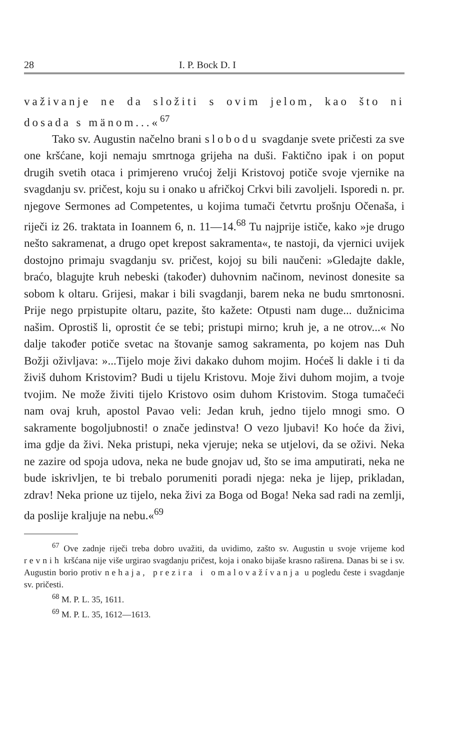28 I. P. Bock D. I
važivanje ne da složiti s ovim jelom, kao što ni dosada s mänom...«<sup>67</sup>
Tako sv. Augustin načelno brani slobodu svagdanje svete pričesti za sve one kršćane, koji nemaju smrtnoga grijeha na duši. Faktično ipak i on poput drugih svetih otaca i primjereno vrućoj želji Kristovoj potiče svoje vjernike na svagdanju sv. pričest, koju su i onako u afričkoj Crkvi bili zavoljeli. Isporedi n. pr. njegove Sermones ad Competentes, u kojima tumači četvrtu prošnju Očenaša, i riječi iz 26. traktata in Ioannem 6, n. 11—14.<sup>68</sup> Tu najprije ističe, kako »je drugo nešto sakramenat, a drugo opet krepost sakramenta«, te nastoji, da vjernici uvijek dostojno primaju svagdanju sv. pričest, kojoj su bili naučeni: »Gledajte dakle, braćo, blagujte kruh nebeski (također) duhovnim načinom, nevinost donesite sa sobom k oltaru. Grijesi, makar i bili svagdanji, barem neka ne budu smrtonosni. Prije nego prpistupite oltaru, pazite, što kažete: Otpusti nam duge... dužnicima našim. Oprostiš li, oprostit će se tebi; pristupi mirno; kruh je, a ne otrov...« No dalje također potiče svetac na štovanje samog sakramenta, po kojem nas Duh Božji oživljava: »...Tijelo moje živi dakako duhom mojim. Hoćeš li dakle i ti da živiš duhom Kristovim? Budi u tijelu Kristovu. Moje živi duhom mojim, a tvoje tvojim. Ne može živiti tijelo Kristovo osim duhom Kristovim. Stoga tumačeći nam ovaj kruh, apostol Pavao veli: Jedan kruh, jedno tijelo mnogi smo. O sakramente bogoljubnosti! o znače jedinstva! O vezo ljubavi! Ko hoće da živi, ima gdje da živi. Neka pristupi, neka vjeruje; neka se utjelovi, da se oživi. Neka ne zazire od spoja udova, neka ne bude gnojav ud, što se ima amputirati, neka ne bude iskrivljen, te bi trebalo porumeniti poradi njega: neka je lijep, prikladan, zdrav! Neka prione uz tijelo, neka živi za Boga od Boga! Neka sad radi na zemlji, da poslije kraljuje na nebu.«<sup>69</sup>
<sup>67</sup> Ove zadnje riječi treba dobro uvažiti, da uvidimo, zašto sv. Augustin u svoje vrijeme kod revnih kršćana nije više urgirao svagdanju pričest, koja i onako bijaše krasno raširena. Danas bi se i sv. Augustin borio protiv nehaja, prezira i omalovažívanja u pogledu česte i svagdanje sv. pričesti.
<sup>68</sup> M. P. L. 35, 1611.
<sup>69</sup> M. P. L. 35, 1612—1613.